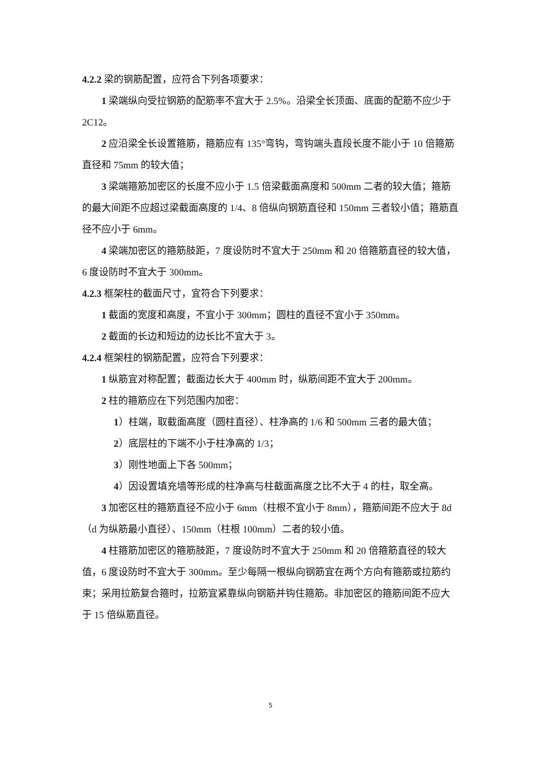4.2.2 梁的钢筋配置，应符合下列各项要求：
1 梁端纵向受拉钢筋的配筋率不宜大于 2.5%。沿梁全长顶面、底面的配筋不应少于 2C12。
2 应沿梁全长设置箍筋，箍筋应有 135°弯钩，弯钩端头直段长度不能小于 10 倍箍筋直径和 75mm 的较大值；
3 梁端箍筋加密区的长度不应小于 1.5 倍梁截面高度和 500mm 二者的较大值；箍筋的最大间距不应超过梁截面高度的 1/4、8 倍纵向钢筋直径和 150mm 三者较小值；箍筋直径不应小于 6mm。
4 梁端加密区的箍筋肢距，7 度设防时不宜大于 250mm 和 20 倍箍筋直径的较大值，6 度设防时不宜大于 300mm。
4.2.3 框架柱的截面尺寸，宜符合下列要求：
1 截面的宽度和高度，不宜小于 300mm；圆柱的直径不宜小于 350mm。
2 截面的长边和短边的边长比不宜大于 3。
4.2.4 框架柱的钢筋配置，应符合下列要求：
1 纵筋宜对称配置；截面边长大于 400mm 时，纵筋间距不宜大于 200mm。
2 柱的箍筋应在下列范围内加密：
1）柱端，取截面高度（圆柱直径）、柱净高的 1/6 和 500mm 三者的最大值；
2）底层柱的下端不小于柱净高的 1/3；
3）刚性地面上下各 500mm；
4）因设置填充墙等形成的柱净高与柱截面高度之比不大于 4 的柱，取全高。
3 加密区柱的箍筋直径不应小于 6mm（柱根不宜小于 8mm），箍筋间距不应大于 8d（d 为纵筋最小直径）、150mm（柱根 100mm）二者的较小值。
4 柱箍筋加密区的箍筋肢距，7 度设防时不宜大于 250mm 和 20 倍箍筋直径的较大值，6 度设防时不宜大于 300mm。至少每隔一根纵向钢筋宜在两个方向有箍筋或拉筋约束；采用拉筋复合箍时，拉筋宜紧靠纵向钢筋并钩住箍筋。非加密区的箍筋间距不应大于 15 倍纵筋直径。
5